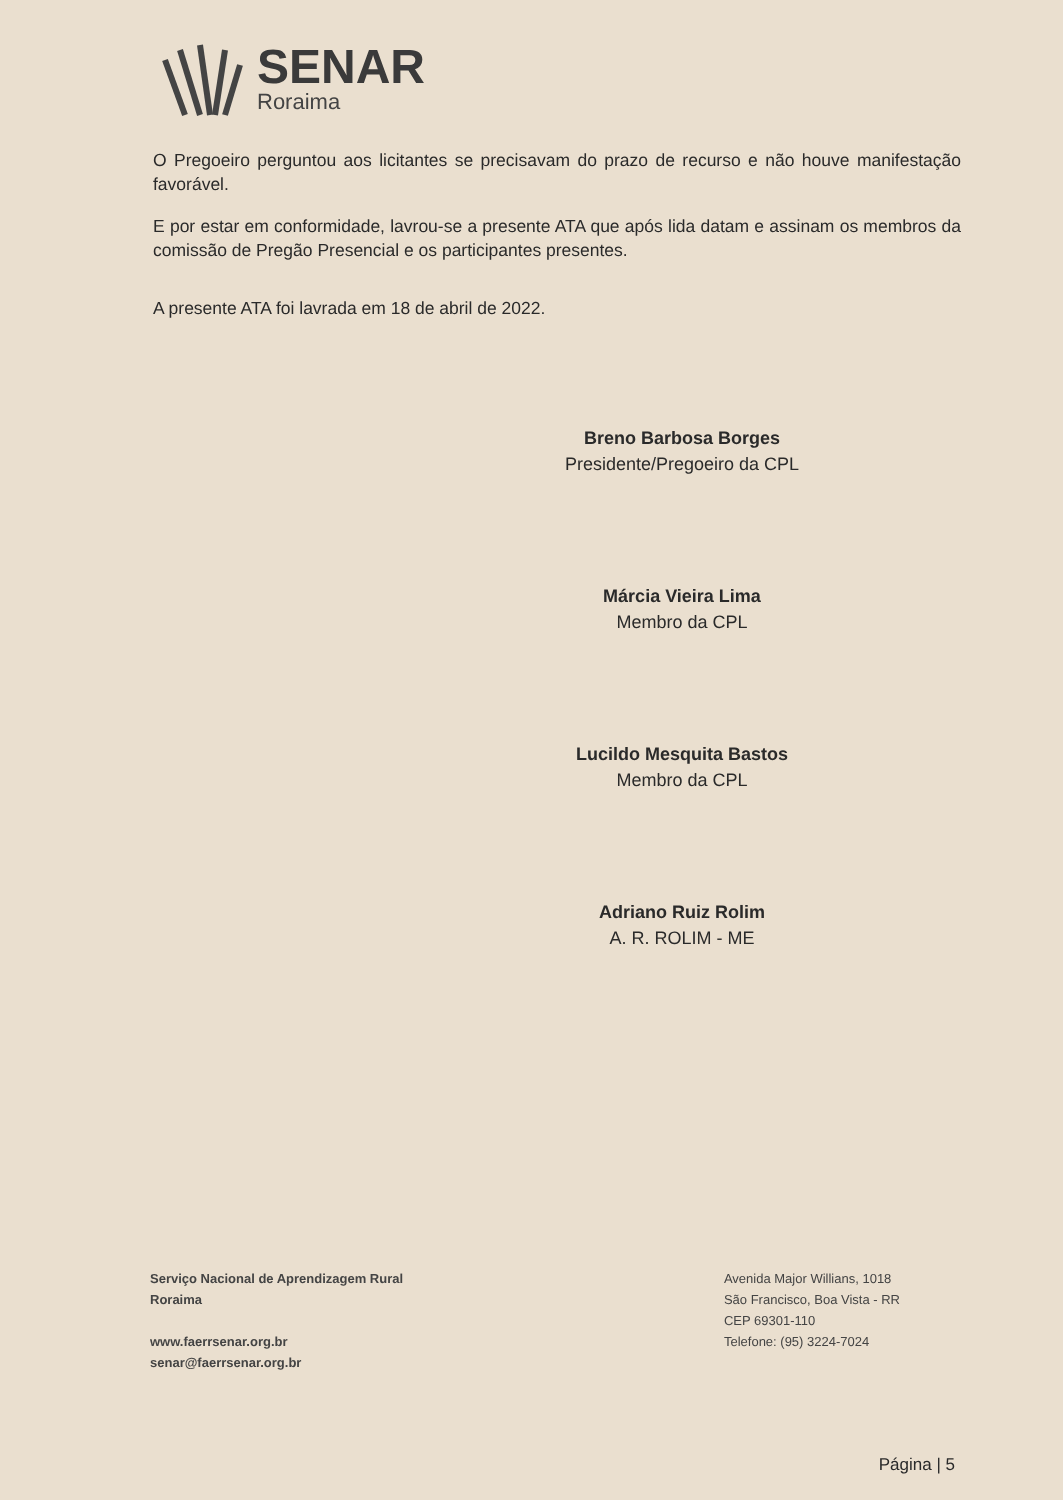SENAR
Roraima
O Pregoeiro perguntou aos licitantes se precisavam do prazo de recurso e não houve manifestação favorável.
E por estar em conformidade, lavrou-se a presente ATA que após lida datam e assinam os membros da comissão de Pregão Presencial e os participantes presentes.
A presente ATA foi lavrada em 18 de abril de 2022.
Breno Barbosa Borges
Presidente/Pregoeiro da CPL
Márcia Vieira Lima
Membro da CPL
Lucildo Mesquita Bastos
Membro da CPL
Adriano Ruiz Rolim
A. R. ROLIM - ME
Serviço Nacional de Aprendizagem Rural
Roraima
www.faerrsenar.org.br
senar@faerrsenar.org.br
Avenida Major Willians, 1018
São Francisco, Boa Vista - RR
CEP 69301-110
Telefone: (95) 3224-7024
Página | 5